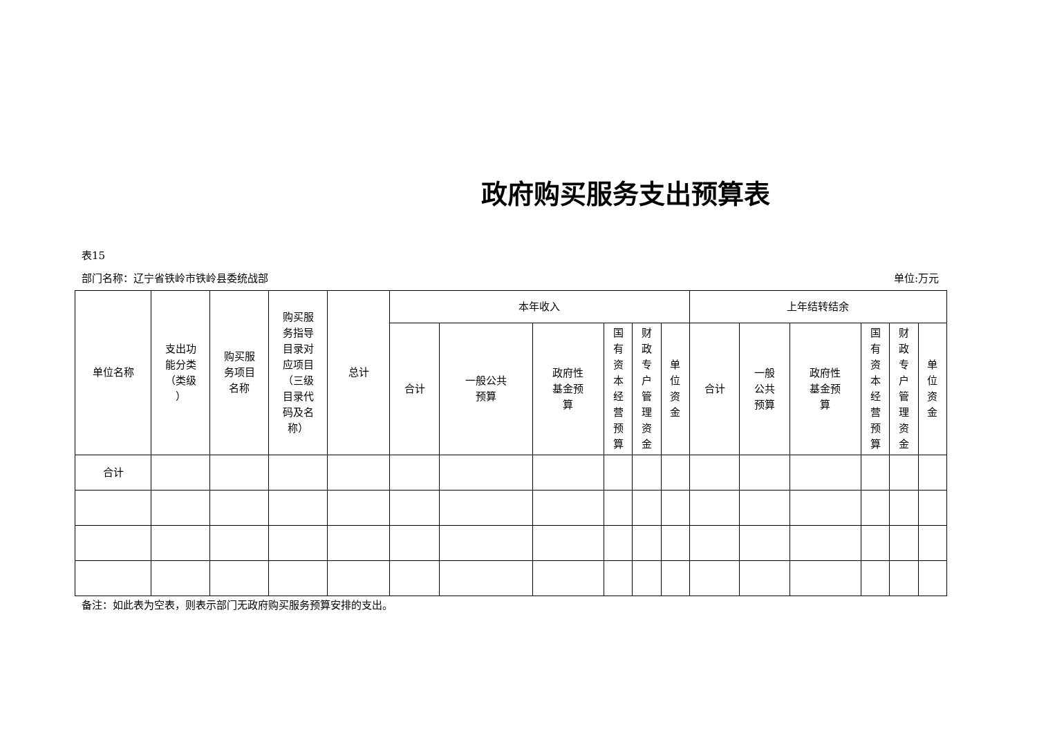政府购买服务支出预算表
表15
部门名称：辽宁省铁岭市铁岭县委统战部 单位:万元
| 单位名称 | 支出功 能分类 （类级 ） | 购买服 务项目 名称 | 购买服 务指导 目录对 应项目 （三级 目录代 码及名 称） | 总计 | 本年收入 | | | | | | 上年结转结余 | | | | | |
| --- | --- | --- | --- | --- | --- | --- | --- | --- | --- | --- | --- | --- | --- | --- | --- | --- |
| | | | | | 合计 | 一般公共 预算 | 政府性 基金预 算 | 国 有 资 本 经 营 预 算 | 财 政 专 户 管 理 资 金 | 单 位 资 金 | 合计 | 一般 公共 预算 | 政府性 基金预 算 | 国 有 资 本 经 营 预 算 | 财 政 专 户 管 理 资 金 | 单 位 资 金 |
| 合计 | | | | | | | | | | | | | | | | |
备注：如此表为空表，则表示部门无政府购买服务预算安排的支出。